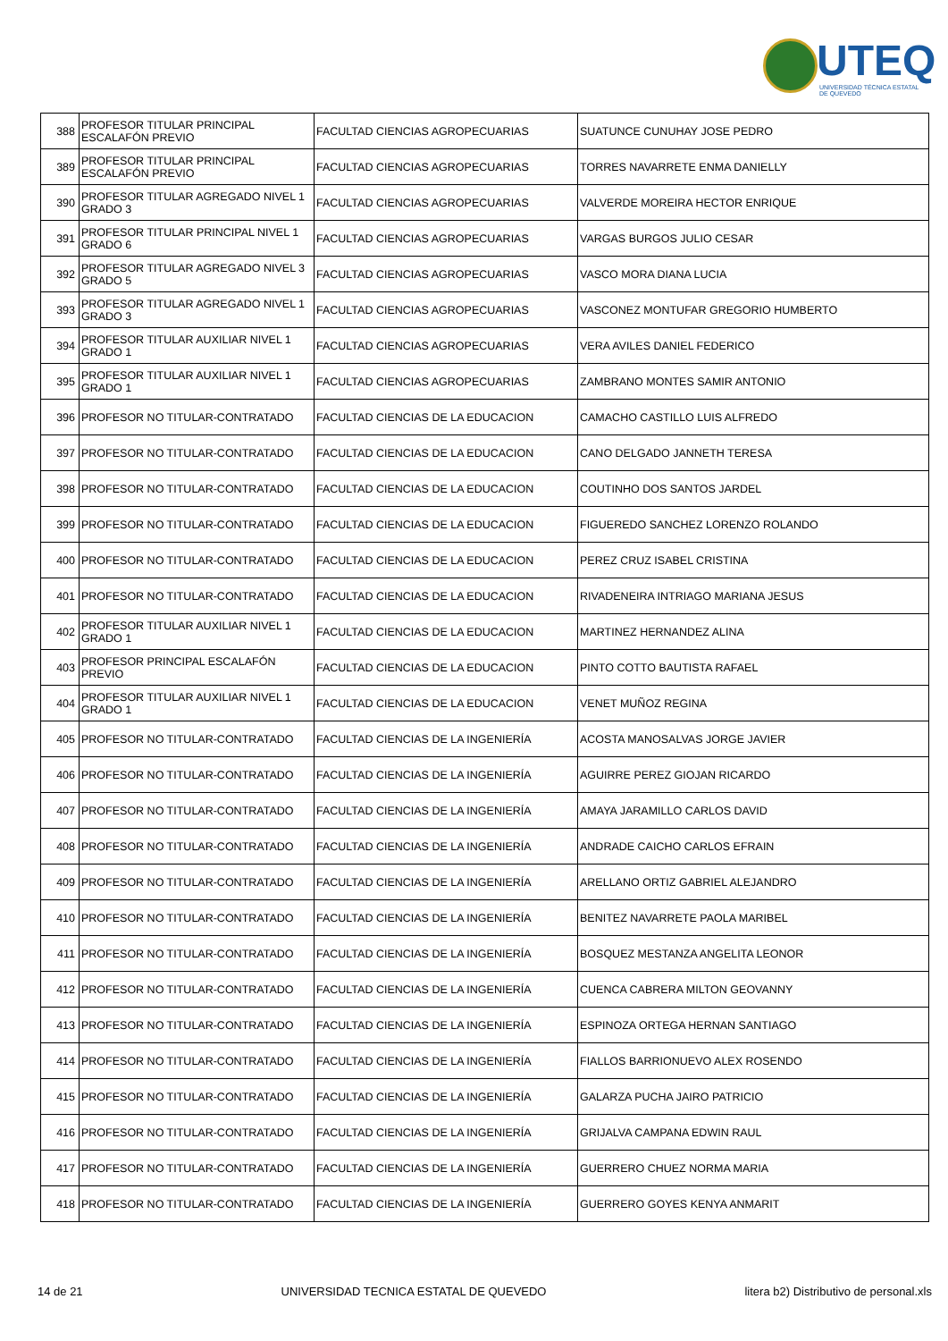UTEQ
UNIVERSIDAD TÉCNICA ESTATAL DE QUEVEDO
| 388 | PROFESOR TITULAR PRINCIPAL ESCALAFÓN PREVIO | FACULTAD CIENCIAS AGROPECUARIAS | SUATUNCE CUNUHAY JOSE PEDRO |
| 389 | PROFESOR TITULAR PRINCIPAL ESCALAFÓN PREVIO | FACULTAD CIENCIAS AGROPECUARIAS | TORRES NAVARRETE ENMA DANIELLY |
| 390 | PROFESOR TITULAR AGREGADO NIVEL 1 GRADO 3 | FACULTAD CIENCIAS AGROPECUARIAS | VALVERDE MOREIRA HECTOR ENRIQUE |
| 391 | PROFESOR TITULAR PRINCIPAL NIVEL 1 GRADO 6 | FACULTAD CIENCIAS AGROPECUARIAS | VARGAS BURGOS JULIO CESAR |
| 392 | PROFESOR TITULAR AGREGADO NIVEL 3 GRADO 5 | FACULTAD CIENCIAS AGROPECUARIAS | VASCO MORA DIANA LUCIA |
| 393 | PROFESOR TITULAR AGREGADO NIVEL 1 GRADO 3 | FACULTAD CIENCIAS AGROPECUARIAS | VASCONEZ MONTUFAR GREGORIO HUMBERTO |
| 394 | PROFESOR TITULAR AUXILIAR NIVEL 1 GRADO 1 | FACULTAD CIENCIAS AGROPECUARIAS | VERA AVILES DANIEL FEDERICO |
| 395 | PROFESOR TITULAR AUXILIAR NIVEL 1 GRADO 1 | FACULTAD CIENCIAS AGROPECUARIAS | ZAMBRANO MONTES SAMIR ANTONIO |
| 396 | PROFESOR NO TITULAR-CONTRATADO | FACULTAD CIENCIAS DE LA EDUCACION | CAMACHO CASTILLO LUIS ALFREDO |
| 397 | PROFESOR NO TITULAR-CONTRATADO | FACULTAD CIENCIAS DE LA EDUCACION | CANO DELGADO JANNETH TERESA |
| 398 | PROFESOR NO TITULAR-CONTRATADO | FACULTAD CIENCIAS DE LA EDUCACION | COUTINHO DOS SANTOS JARDEL |
| 399 | PROFESOR NO TITULAR-CONTRATADO | FACULTAD CIENCIAS DE LA EDUCACION | FIGUEREDO SANCHEZ LORENZO ROLANDO |
| 400 | PROFESOR NO TITULAR-CONTRATADO | FACULTAD CIENCIAS DE LA EDUCACION | PEREZ CRUZ ISABEL CRISTINA |
| 401 | PROFESOR NO TITULAR-CONTRATADO | FACULTAD CIENCIAS DE LA EDUCACION | RIVADENEIRA INTRIAGO MARIANA JESUS |
| 402 | PROFESOR TITULAR AUXILIAR NIVEL 1 GRADO 1 | FACULTAD CIENCIAS DE LA EDUCACION | MARTINEZ HERNANDEZ ALINA |
| 403 | PROFESOR PRINCIPAL ESCALAFÓN PREVIO | FACULTAD CIENCIAS DE LA EDUCACION | PINTO COTTO BAUTISTA RAFAEL |
| 404 | PROFESOR TITULAR AUXILIAR NIVEL 1 GRADO 1 | FACULTAD CIENCIAS DE LA EDUCACION | VENET MUÑOZ REGINA |
| 405 | PROFESOR NO TITULAR-CONTRATADO | FACULTAD CIENCIAS DE LA INGENIERÍA | ACOSTA MANOSALVAS JORGE JAVIER |
| 406 | PROFESOR NO TITULAR-CONTRATADO | FACULTAD CIENCIAS DE LA INGENIERÍA | AGUIRRE PEREZ GIOJAN RICARDO |
| 407 | PROFESOR NO TITULAR-CONTRATADO | FACULTAD CIENCIAS DE LA INGENIERÍA | AMAYA JARAMILLO CARLOS DAVID |
| 408 | PROFESOR NO TITULAR-CONTRATADO | FACULTAD CIENCIAS DE LA INGENIERÍA | ANDRADE CAICHO CARLOS EFRAIN |
| 409 | PROFESOR NO TITULAR-CONTRATADO | FACULTAD CIENCIAS DE LA INGENIERÍA | ARELLANO ORTIZ GABRIEL ALEJANDRO |
| 410 | PROFESOR NO TITULAR-CONTRATADO | FACULTAD CIENCIAS DE LA INGENIERÍA | BENITEZ NAVARRETE PAOLA MARIBEL |
| 411 | PROFESOR NO TITULAR-CONTRATADO | FACULTAD CIENCIAS DE LA INGENIERÍA | BOSQUEZ MESTANZA ANGELITA LEONOR |
| 412 | PROFESOR NO TITULAR-CONTRATADO | FACULTAD CIENCIAS DE LA INGENIERÍA | CUENCA CABRERA MILTON GEOVANNY |
| 413 | PROFESOR NO TITULAR-CONTRATADO | FACULTAD CIENCIAS DE LA INGENIERÍA | ESPINOZA ORTEGA HERNAN SANTIAGO |
| 414 | PROFESOR NO TITULAR-CONTRATADO | FACULTAD CIENCIAS DE LA INGENIERÍA | FIALLOS BARRIONUEVO ALEX ROSENDO |
| 415 | PROFESOR NO TITULAR-CONTRATADO | FACULTAD CIENCIAS DE LA INGENIERÍA | GALARZA PUCHA JAIRO PATRICIO |
| 416 | PROFESOR NO TITULAR-CONTRATADO | FACULTAD CIENCIAS DE LA INGENIERÍA | GRIJALVA CAMPANA EDWIN RAUL |
| 417 | PROFESOR NO TITULAR-CONTRATADO | FACULTAD CIENCIAS DE LA INGENIERÍA | GUERRERO CHUEZ NORMA MARIA |
| 418 | PROFESOR NO TITULAR-CONTRATADO | FACULTAD CIENCIAS DE LA INGENIERÍA | GUERRERO GOYES KENYA ANMARIT |
14 de 21 UNIVERSIDAD TECNICA ESTATAL DE QUEVEDO litera b2) Distributivo de personal.xls